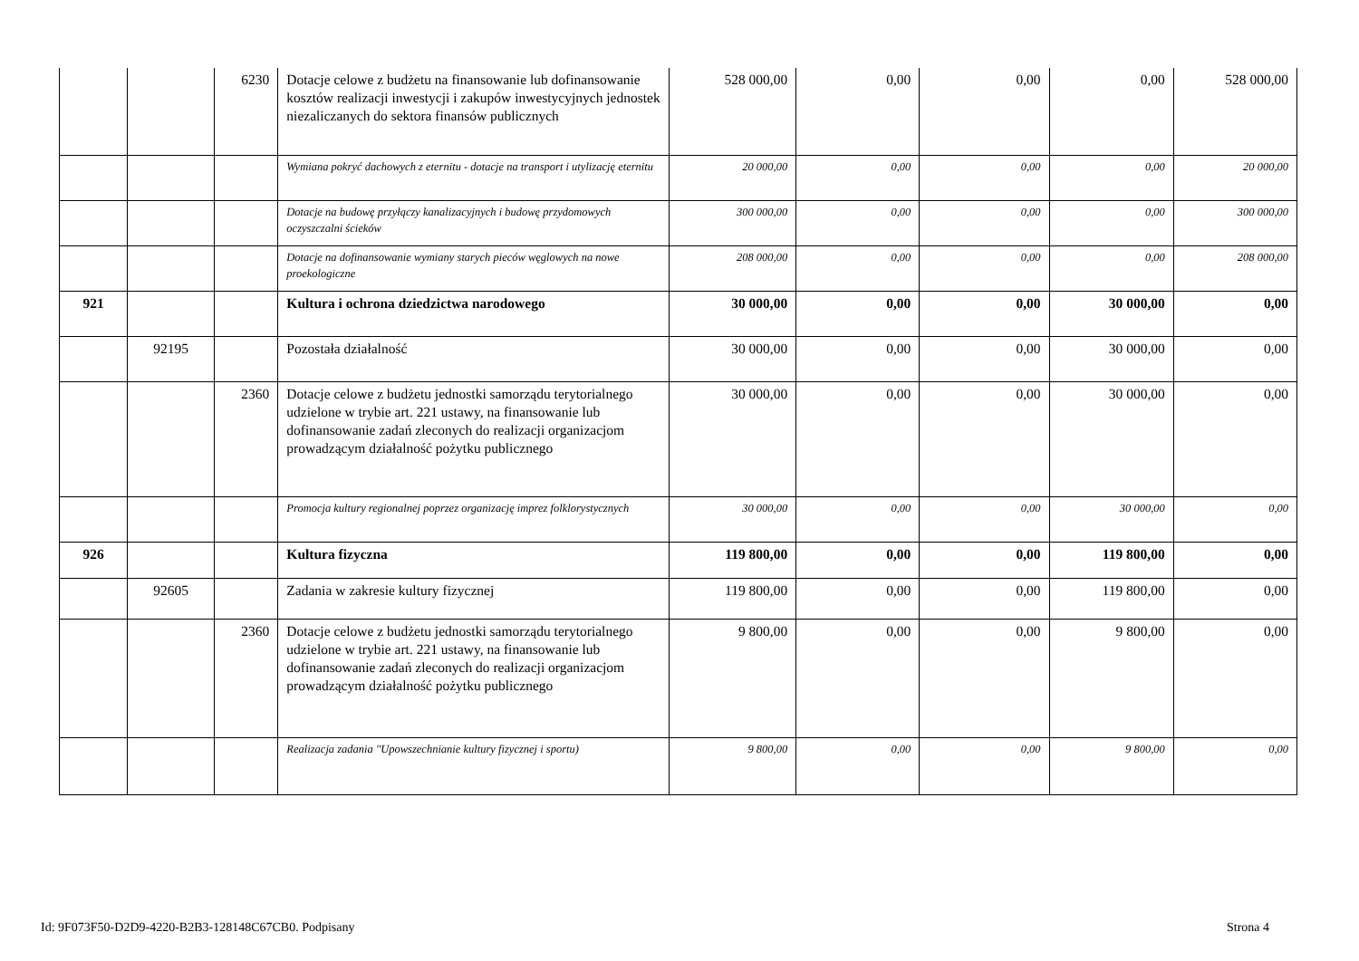| | | 6230 | Dotacje celowe z budżetu na finansowanie lub dofinansowanie kosztów realizacji inwestycji i zakupów inwestycyjnych jednostek niezaliczanych do sektora finansów publicznych | 528 000,00 | 0,00 | 0,00 | 0,00 | 528 000,00 |
| | | | Wymiana pokryć dachowych z eternitu - dotacje na transport i utylizację eternitu | 20 000,00 | 0,00 | 0,00 | 0,00 | 20 000,00 |
| | | | Dotacje na budowę przyłączy kanalizacyjnych i budowę przydomowych oczyszczalni ścieków | 300 000,00 | 0,00 | 0,00 | 0,00 | 300 000,00 |
| | | | Dotacje na dofinansowanie wymiany starych pieców węglowych na nowe proekologiczne | 208 000,00 | 0,00 | 0,00 | 0,00 | 208 000,00 |
| 921 | | | Kultura i ochrona dziedzictwa narodowego | 30 000,00 | 0,00 | 0,00 | 30 000,00 | 0,00 |
| | 92195 | | Pozostała działalność | 30 000,00 | 0,00 | 0,00 | 30 000,00 | 0,00 |
| | | 2360 | Dotacje celowe z budżetu jednostki samorządu terytorialnego udzielone w trybie art. 221 ustawy, na finansowanie lub dofinansowanie zadań zleconych do realizacji organizacjom prowadzącym działalność pożytku publicznego | 30 000,00 | 0,00 | 0,00 | 30 000,00 | 0,00 |
| | | | Promocja kultury regionalnej poprzez organizację imprez folklorystycznych | 30 000,00 | 0,00 | 0,00 | 30 000,00 | 0,00 |
| 926 | | | Kultura fizyczna | 119 800,00 | 0,00 | 0,00 | 119 800,00 | 0,00 |
| | 92605 | | Zadania w zakresie kultury fizycznej | 119 800,00 | 0,00 | 0,00 | 119 800,00 | 0,00 |
| | | 2360 | Dotacje celowe z budżetu jednostki samorządu terytorialnego udzielone w trybie art. 221 ustawy, na finansowanie lub dofinansowanie zadań zleconych do realizacji organizacjom prowadzącym działalność pożytku publicznego | 9 800,00 | 0,00 | 0,00 | 9 800,00 | 0,00 |
| | | | Realizacja zadania "Upowszechnianie kultury fizycznej i sportu) | 9 800,00 | 0,00 | 0,00 | 9 800,00 | 0,00 |
Id: 9F073F50-D2D9-4220-B2B3-128148C67CB0. Podpisany
Strona 4